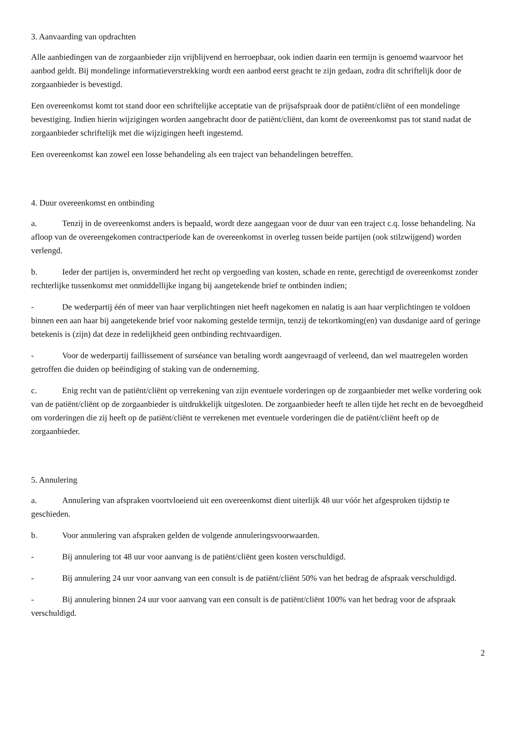3. Aanvaarding van opdrachten
Alle aanbiedingen van de zorgaanbieder zijn vrijblijvend en herroepbaar, ook indien daarin een termijn is genoemd waarvoor het aanbod geldt. Bij mondelinge informatieverstrekking wordt een aanbod eerst geacht te zijn gedaan, zodra dit schriftelijk door de zorgaanbieder is bevestigd.
Een overeenkomst komt tot stand door een schriftelijke acceptatie van de prijsafspraak door de patiënt/cliënt of een mondelinge bevestiging. Indien hierin wijzigingen worden aangebracht door de patiënt/cliënt, dan komt de overeenkomst pas tot stand nadat de zorgaanbieder schriftelijk met die wijzigingen heeft ingestemd.
Een overeenkomst kan zowel een losse behandeling als een traject van behandelingen betreffen.
4. Duur overeenkomst en ontbinding
a. Tenzij in de overeenkomst anders is bepaald, wordt deze aangegaan voor de duur van een traject c.q. losse behandeling. Na afloop van de overeengekomen contractperiode kan de overeenkomst in overleg tussen beide partijen (ook stilzwijgend) worden verlengd.
b. Ieder der partijen is, onverminderd het recht op vergoeding van kosten, schade en rente, gerechtigd de overeenkomst zonder rechterlijke tussenkomst met onmiddellijke ingang bij aangetekende brief te ontbinden indien;
- De wederpartij één of meer van haar verplichtingen niet heeft nagekomen en nalatig is aan haar verplichtingen te voldoen binnen een aan haar bij aangetekende brief voor nakoming gestelde termijn, tenzij de tekortkoming(en) van dusdanige aard of geringe betekenis is (zijn) dat deze in redelijkheid geen ontbinding rechtvaardigen.
- Voor de wederpartij faillissement of surséance van betaling wordt aangevraagd of verleend, dan wel maatregelen worden getroffen die duiden op beëindiging of staking van de onderneming.
c. Enig recht van de patiënt/cliënt op verrekening van zijn eventuele vorderingen op de zorgaanbieder met welke vordering ook van de patiënt/cliënt op de zorgaanbieder is uitdrukkelijk uitgesloten. De zorgaanbieder heeft te allen tijde het recht en de bevoegdheid om vorderingen die zij heeft op de patiënt/cliënt te verrekenen met eventuele vorderingen die de patiënt/cliënt heeft op de zorgaanbieder.
5. Annulering
a. Annulering van afspraken voortvloeiend uit een overeenkomst dient uiterlijk 48 uur vóór het afgesproken tijdstip te geschieden.
b. Voor annulering van afspraken gelden de volgende annuleringsvoorwaarden.
- Bij annulering tot 48 uur voor aanvang is de patiënt/cliënt geen kosten verschuldigd.
- Bij annulering 24 uur voor aanvang van een consult is de patiënt/cliënt 50% van het bedrag de afspraak verschuldigd.
- Bij annulering binnen 24 uur voor aanvang van een consult is de patiënt/cliënt 100% van het bedrag voor de afspraak verschuldigd.
2